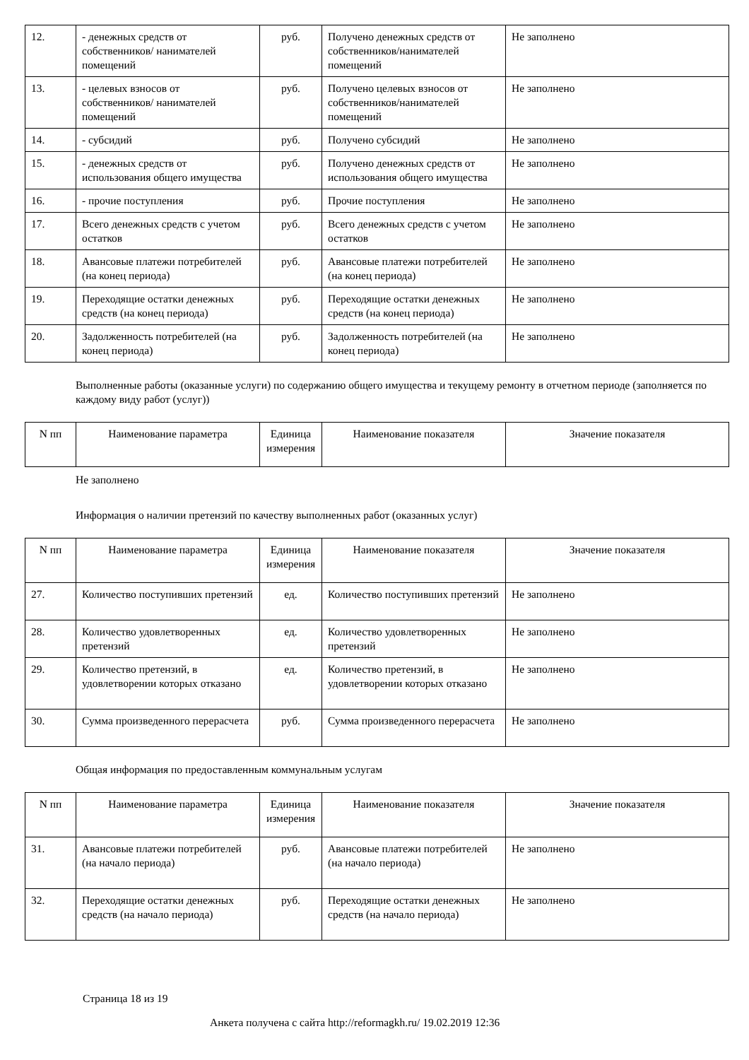| 12. | - денежных средств от собственников/ нанимателей помещений | руб. | Получено денежных средств от собственников/нанимателей помещений | Не заполнено |
| 13. | - целевых взносов от собственников/ нанимателей помещений | руб. | Получено целевых взносов от собственников/нанимателей помещений | Не заполнено |
| 14. | - субсидий | руб. | Получено субсидий | Не заполнено |
| 15. | - денежных средств от использования общего имущества | руб. | Получено денежных средств от использования общего имущества | Не заполнено |
| 16. | - прочие поступления | руб. | Прочие поступления | Не заполнено |
| 17. | Всего денежных средств с учетом остатков | руб. | Всего денежных средств с учетом остатков | Не заполнено |
| 18. | Авансовые платежи потребителей (на конец периода) | руб. | Авансовые платежи потребителей (на конец периода) | Не заполнено |
| 19. | Переходящие остатки денежных средств (на конец периода) | руб. | Переходящие остатки денежных средств (на конец периода) | Не заполнено |
| 20. | Задолженность потребителей (на конец периода) | руб. | Задолженность потребителей (на конец периода) | Не заполнено |
Выполненные работы (оказанные услуги) по содержанию общего имущества и текущему ремонту в отчетном периоде (заполняется по каждому виду работ (услуг))
| N пп | Наименование параметра | Единица измерения | Наименование показателя | Значение показателя |
| --- | --- | --- | --- | --- |
Не заполнено
Информация о наличии претензий по качеству выполненных работ (оказанных услуг)
| N пп | Наименование параметра | Единица измерения | Наименование показателя | Значение показателя |
| --- | --- | --- | --- | --- |
| 27. | Количество поступивших претензий | ед. | Количество поступивших претензий | Не заполнено |
| 28. | Количество удовлетворенных претензий | ед. | Количество удовлетворенных претензий | Не заполнено |
| 29. | Количество претензий, в удовлетворении которых отказано | ед. | Количество претензий, в удовлетворении которых отказано | Не заполнено |
| 30. | Сумма произведенного перерасчета | руб. | Сумма произведенного перерасчета | Не заполнено |
Общая информация по предоставленным коммунальным услугам
| N пп | Наименование параметра | Единица измерения | Наименование показателя | Значение показателя |
| --- | --- | --- | --- | --- |
| 31. | Авансовые платежи потребителей (на начало периода) | руб. | Авансовые платежи потребителей (на начало периода) | Не заполнено |
| 32. | Переходящие остатки денежных средств (на начало периода) | руб. | Переходящие остатки денежных средств (на начало периода) | Не заполнено |
Страница 18 из 19
Анкета получена с сайта http://reformagkh.ru/ 19.02.2019 12:36